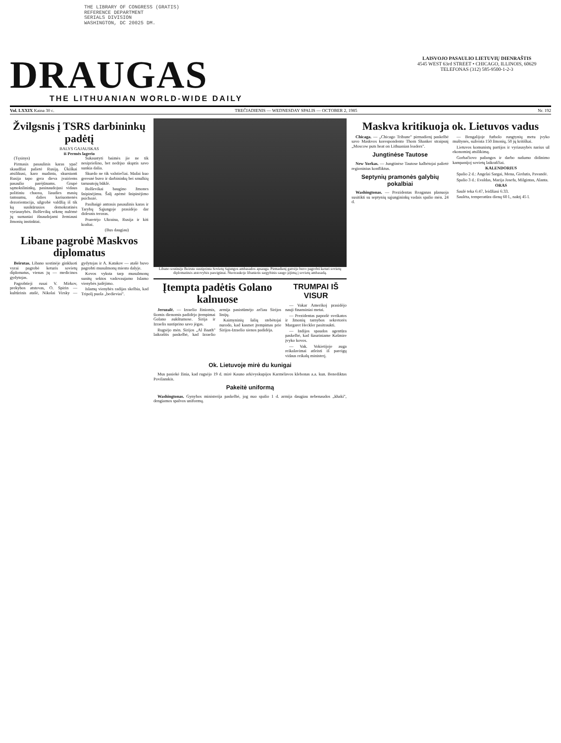THE LIBRARY OF CONGRESS (GRATIS)
REFERENCE DEPARTMENT
SERIALS DIVISION
WASHINGTON, DC 20025 DM.
DRAUGAS
THE LITHUANIAN WORLD-WIDE DAILY
LAISVOJO PASAULIO LIETUVIŲ DIENRAŠTIS
4545 WEST 63rd STREET • CHICAGO, ILLINOIS, 60629
TELEFONAS (312) 585-9500-1-2-3
Vol. LXXIX Kaina 30 c. TREČIADIENIS — WEDNESDAY SPALIS — OCTOBER 2, 1985 Nr. 192
Žvilgsnis į TSRS darbininkų padėtį
BALYS GAJAUSKAS
iš Permės lagerio
(Tęsinys)
Pirmasis pasaulinis karas ypač skaudžiai palietė Rusiją. Ūkiškai atsilikusi, karo nualinta, skurstanti Rusija tapo gera dieva įvairiems pasaulio parėjūnams. Grupė sąmokslininkų, pasinaudojusi vidaus politiniu chaosu, liaudies masių tamsumu, dalies kariuomenės dezorientacija, užgrobė valdžią iš tik ką susikūrusios demokratinės vyriausybės. Bolševikų sėkmę nulėmė jų sumaniai išnaudojami žemiausi žmonių instinktai.
Sukaustyti baimės jie ne tik nesipriešino, bet nedrįso skųstis savo sunkia dalia.
Skurdo ne tik valstiečiai. Mažai kuo geresnė buvo ir darbininkų bei smulkių tarnautojų būklė.
Bolševikai baugino žmones šnipinėjimu. Šalį apėmė šnipinėjimo psichozė.
Pasibaigė antrasis pasaulinis karas ir Tarybų Sąjungoje prasidėjo dar didesnis teroras.
Praretėjo Ukraina, Rusija ir kiti kraštai.
(Bus daugiau)
Libane pagrobė Maskvos diplomatus
Beirutas. Libano sostinėje ginkluoti vyrai pagrobė keturis sovietų diplomatus, vienas jų — medicinos gydytojas.
Pagrobtieji rusai V. Mirkov, prekybos atstovas, O. Spirin — kultūrinis atašė, Nikolai Virsky — gydytojas ir A. Katakov — atašė buvo pagrobti musulmonų miesto dalyje.
Kovos vyksta tarp musulmonų sunitų sektos vadovaujamo Islamo vienybės judėjimo.
Islamų vienybės radijas skelbia, kad Tripolį puola „bedieviai".
Libano sostinėje Beirute sustiprinta Sovietų Sąjungos ambasados apsauga. Pirmadienį gatvėje buvo pagrobti keturi sovietų diplomatinės atstovybės pareigūnai. Nuotraukoje libanietis sargybinis saugo įėjimą į sovietų ambasadą.
Įtempta padėtis Golano kalnuose
Jeruzalė. — Izraelio žiniomis, šiomis dienomis padidėjo įtempimai Golano aukštumose. Sirija ir Izraelis sustiprino savo jėgas.
Rugsėjo mėn. Sirijos „Al Baath" laikraštis paskelbė, kad Izraelio armija pasistūmėjo arčiau Sirijos linijų.
Kaimyninių šalių stebėtojai nurodo, kad kasmet įtempimas prie Sirijos-Izraelio sienos padidėja.
TRUMPAI IŠ VISUR
— Vakar Amerikoj prasidėjo nauji finansiniai metai.
— Prezidentas paprašė sveikatos ir žmonių tarnybos sekretorės Margaret Heckler pasitraukti.
— Indijos spaudos agentūra paskelbė, kad šiauriniame Kašmire įvyko kovos.
— Vak. Vokietijoje auga reikalavimai atleisti iš pareigų vidaus reikalų ministerį.
Ok. Lietuvoje mirė du kunigai
Mus pasiekė žinia, kad rugsėjo 19 d. mirė Kauno arkivyskupijos Karmėlavos klebonas a.a. kun. Benediktas Povilanskis.
Pakeitė uniformą
Washingtonas. Gynybos ministerija paskelbė, jog nuo spalio 1 d. armija daugiau nebenaudos „khaki", dengiamos spalvos uniformų.
Maskva kritikuoja ok. Lietuvos vadus
Chicaga. — „Chicago Tribune" pirmadienį paskelbė savo Maskvos korespondento Thom Shanker straipsnį „Moscow puts heat on Lithuanian leaders".
Jungtinėse Tautose
New Yorkas. — Jungtinėse Tautose kalbėtojai palietė regioninius konfliktus.
Septynių pramonės galybių pokalbiai
Washingtonas. — Prezidentas Reaganas planuoja susitikti su septynių sąjungininkų vadais spalio mėn. 24 d.
— Bengalijoje futbolo rungtynių metu įvyko muštynės, sužeista 150 žmonių, 50 jų kritiškai.
Lietuvos komunistų partijos ir vyriausybės narius už ekonominį atsilikimą.
Gorbačiovo pažangos ir darbo našumo didinimo kampanijoj sovietų laikraščiai.
KALENDORIUS
Spalio 2 d.: Angelai Sargai, Mena, Girdutis, Pavandė.
Spalio 3 d.: Evaldas, Marija Josefa, Milgintas, Alanta.
ORAS
Saulė teka 6:47, leidžiasi 6:33.
Saulėta, temperatūra dieną 60 l., naktį 45 l.